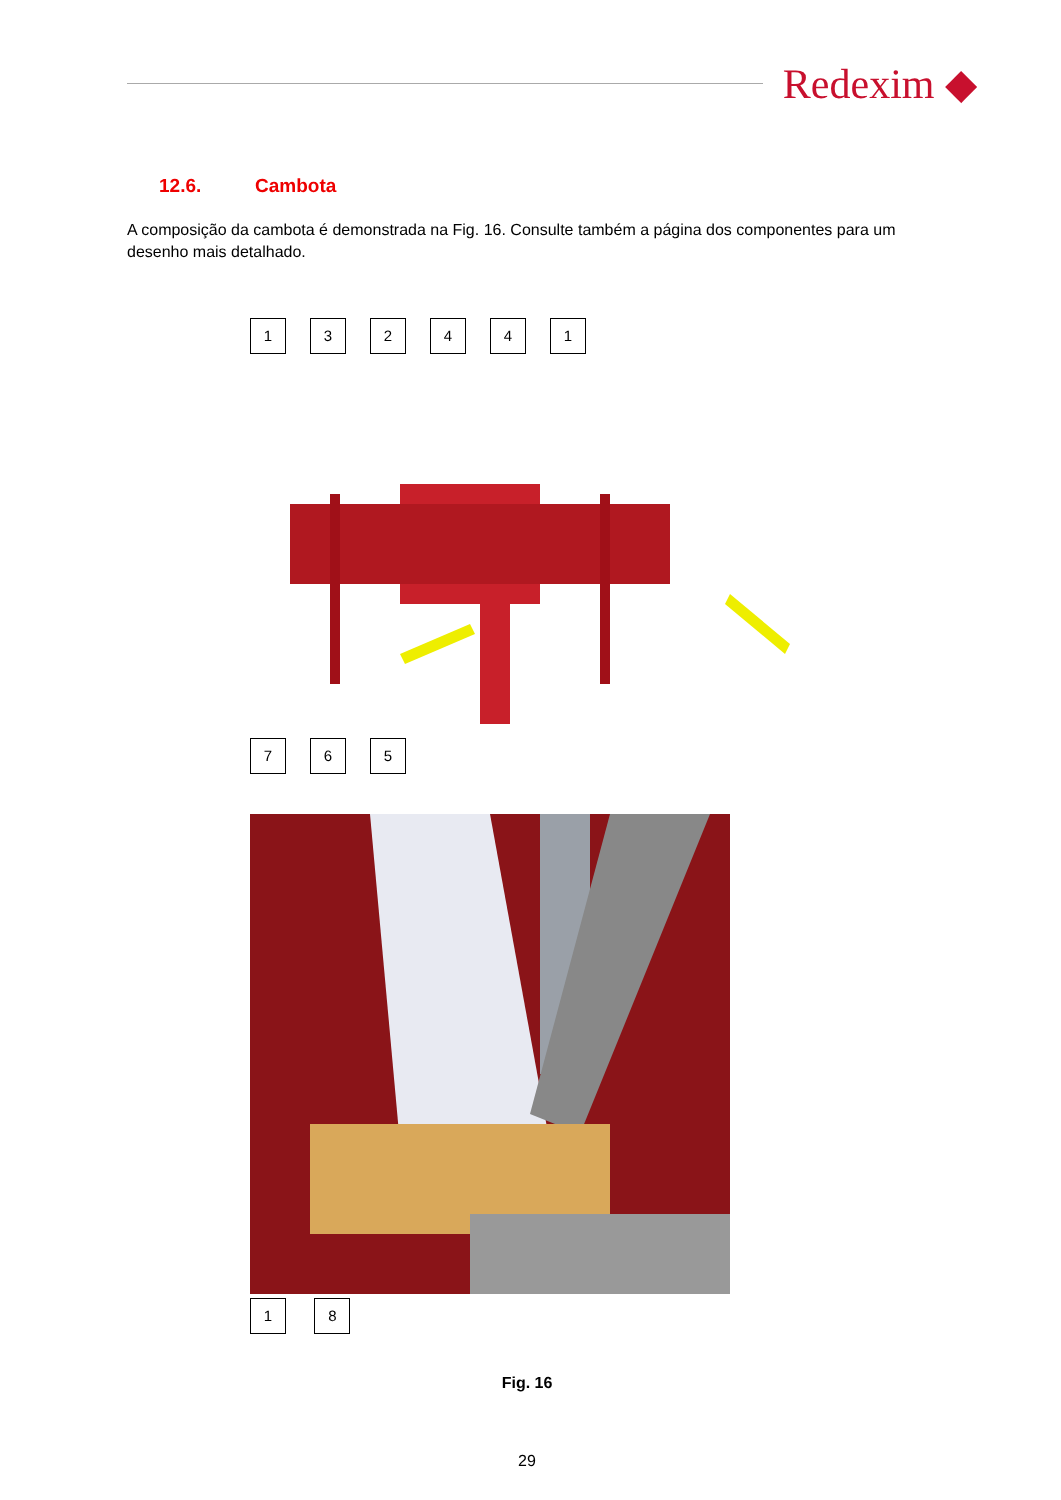Redexim ◆
12.6. Cambota
A composição da cambota é demonstrada na Fig. 16. Consulte também a página dos componentes para um desenho mais detalhado.
132441
7 6 5
1 8
Fig. 16
29